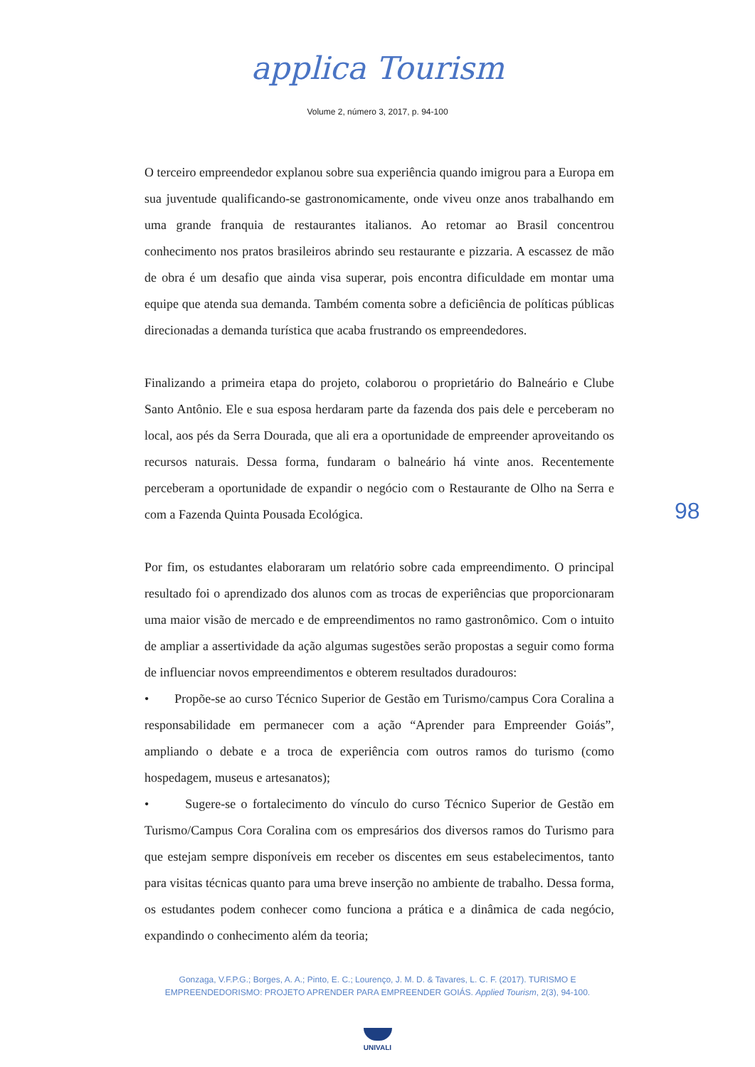applica Tourism
Volume 2, número 3, 2017, p. 94-100
O terceiro empreendedor explanou sobre sua experiência quando imigrou para a Europa em sua juventude qualificando-se gastronomicamente, onde viveu onze anos trabalhando em uma grande franquia de restaurantes italianos. Ao retomar ao Brasil concentrou conhecimento nos pratos brasileiros abrindo seu restaurante e pizzaria. A escassez de mão de obra é um desafio que ainda visa superar, pois encontra dificuldade em montar uma equipe que atenda sua demanda. Também comenta sobre a deficiência de políticas públicas direcionadas a demanda turística que acaba frustrando os empreendedores.
Finalizando a primeira etapa do projeto, colaborou o proprietário do Balneário e Clube Santo Antônio. Ele e sua esposa herdaram parte da fazenda dos pais dele e perceberam no local, aos pés da Serra Dourada, que ali era a oportunidade de empreender aproveitando os recursos naturais. Dessa forma, fundaram o balneário há vinte anos. Recentemente perceberam a oportunidade de expandir o negócio com o Restaurante de Olho na Serra e com a Fazenda Quinta Pousada Ecológica.
Por fim, os estudantes elaboraram um relatório sobre cada empreendimento. O principal resultado foi o aprendizado dos alunos com as trocas de experiências que proporcionaram uma maior visão de mercado e de empreendimentos no ramo gastronômico. Com o intuito de ampliar a assertividade da ação algumas sugestões serão propostas a seguir como forma de influenciar novos empreendimentos e obterem resultados duradouros:
• Propõe-se ao curso Técnico Superior de Gestão em Turismo/campus Cora Coralina a responsabilidade em permanecer com a ação “Aprender para Empreender Goiás”, ampliando o debate e a troca de experiência com outros ramos do turismo (como hospedagem, museus e artesanatos);
• Sugere-se o fortalecimento do vínculo do curso Técnico Superior de Gestão em Turismo/Campus Cora Coralina com os empresários dos diversos ramos do Turismo para que estejam sempre disponíveis em receber os discentes em seus estabelecimentos, tanto para visitas técnicas quanto para uma breve inserção no ambiente de trabalho. Dessa forma, os estudantes podem conhecer como funciona a prática e a dinâmica de cada negócio, expandindo o conhecimento além da teoria;
98
Gonzaga, V.F.P.G.; Borges, A. A.; Pinto, E. C.; Lourenço, J. M. D. & Tavares, L. C. F. (2017). TURISMO E
EMPREENDEDORISMO: PROJETO APRENDER PARA EMPREENDER GOIÁS. Applied Tourism, 2(3), 94-100.
UNIVALI